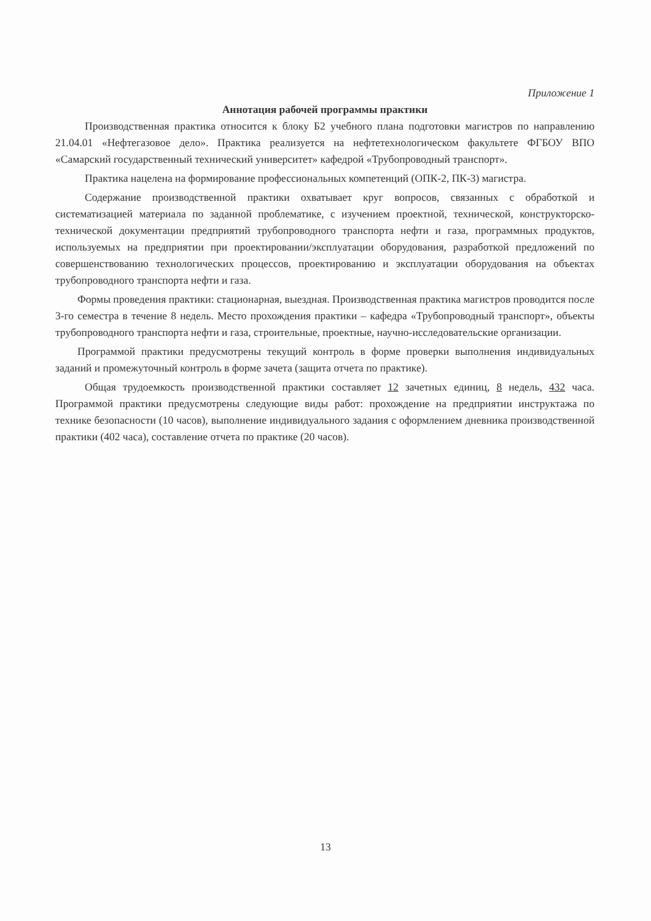Приложение 1
Аннотация рабочей программы практики
Производственная практика относится к блоку Б2 учебного плана подготовки магистров по направлению 21.04.01 «Нефтегазовое дело». Практика реализуется на нефтетехнологическом факультете ФГБОУ ВПО «Самарский государственный технический университет» кафедрой «Трубопроводный транспорт».
Практика нацелена на формирование профессиональных компетенций (ОПК-2, ПК-3) магистра.
Содержание производственной практики охватывает круг вопросов, связанных с обработкой и систематизацией материала по заданной проблематике, с изучением проектной, технической, конструкторско-технической документации предприятий трубопроводного транспорта нефти и газа, программных продуктов, используемых на предприятии при проектировании/эксплуатации оборудования, разработкой предложений по совершенствованию технологических процессов, проектированию и эксплуатации оборудования на объектах трубопроводного транспорта нефти и газа.
Формы проведения практики: стационарная, выездная. Производственная практика магистров проводится после 3-го семестра в течение 8 недель. Место прохождения практики – кафедра «Трубопроводный транспорт», объекты трубопроводного транспорта нефти и газа, строительные, проектные, научно-исследовательские организации.
Программой практики предусмотрены текущий контроль в форме проверки выполнения индивидуальных заданий и промежуточный контроль в форме зачета (защита отчета по практике).
Общая трудоемкость производственной практики составляет 12 зачетных единиц, 8 недель, 432 часа. Программой практики предусмотрены следующие виды работ: прохождение на предприятии инструктажа по технике безопасности (10 часов), выполнение индивидуального задания с оформлением дневника производственной практики (402 часа), составление отчета по практике (20 часов).
13